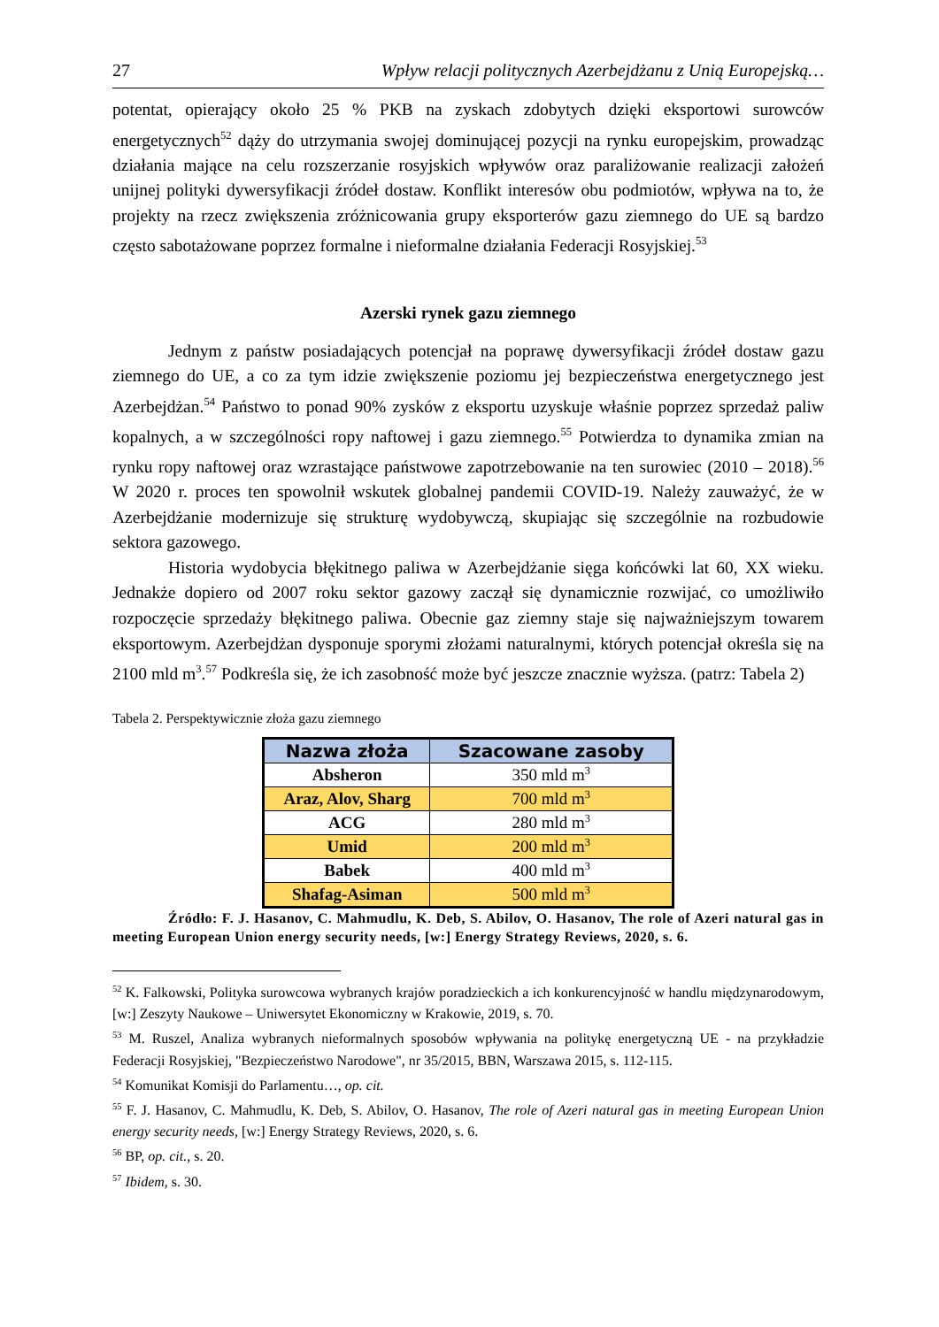27 Wpływ relacji politycznych Azerbejdżanu z Unią Europejską…
potentat, opierający około 25 % PKB na zyskach zdobytych dzięki eksportowi surowców energetycznych<sup>52</sup> dąży do utrzymania swojej dominującej pozycji na rynku europejskim, prowadząc działania mające na celu rozszerzanie rosyjskich wpływów oraz paraliżowanie realizacji założeń unijnej polityki dywersyfikacji źródeł dostaw. Konflikt interesów obu podmiotów, wpływa na to, że projekty na rzecz zwiększenia zróżnicowania grupy eksporterów gazu ziemnego do UE są bardzo często sabotażowane poprzez formalne i nieformalne działania Federacji Rosyjskiej.<sup>53</sup>
Azerski rynek gazu ziemnego
Jednym z państw posiadających potencjał na poprawę dywersyfikacji źródeł dostaw gazu ziemnego do UE, a co za tym idzie zwiększenie poziomu jej bezpieczeństwa energetycznego jest Azerbejdżan.<sup>54</sup> Państwo to ponad 90% zysków z eksportu uzyskuje właśnie poprzez sprzedaż paliw kopalnych, a w szczególności ropy naftowej i gazu ziemnego.<sup>55</sup> Potwierdza to dynamika zmian na rynku ropy naftowej oraz wzrastające państwowe zapotrzebowanie na ten surowiec (2010 – 2018).<sup>56</sup> W 2020 r. proces ten spowolnił wskutek globalnej pandemii COVID-19. Należy zauważyć, że w Azerbejdżanie modernizuje się strukturę wydobywczą, skupiając się szczególnie na rozbudowie sektora gazowego.
Historia wydobycia błękitnego paliwa w Azerbejdżanie sięga końcówki lat 60, XX wieku. Jednakże dopiero od 2007 roku sektor gazowy zaczął się dynamicznie rozwijać, co umożliwiło rozpoczęcie sprzedaży błękitnego paliwa. Obecnie gaz ziemny staje się najważniejszym towarem eksportowym. Azerbejdżan dysponuje sporymi złożami naturalnymi, których potencjał określa się na 2100 mld m<sup>3</sup>.<sup>57</sup> Podkreśla się, że ich zasobność może być jeszcze znacznie wyższa. (patrz: Tabela 2)
Tabela 2. Perspektywicznie złoża gazu ziemnego
| Nazwa złoża | Szacowane zasoby |
| --- | --- |
| Absheron | 350 mld m<sup>3</sup> |
| Araz, Alov, Sharg | 700 mld m<sup>3</sup> |
| ACG | 280 mld m<sup>3</sup> |
| Umid | 200 mld m<sup>3</sup> |
| Babek | 400 mld m<sup>3</sup> |
| Shafag-Asiman | 500 mld m<sup>3</sup> |
Źródło: F. J. Hasanov, C. Mahmudlu, K. Deb, S. Abilov, O. Hasanov, The role of Azeri natural gas in meeting European Union energy security needs, [w:] Energy Strategy Reviews, 2020, s. 6.
<sup>52</sup> K. Falkowski, Polityka surowcowa wybranych krajów poradzieckich a ich konkurencyjność w handlu międzynarodowym, [w:] Zeszyty Naukowe – Uniwersytet Ekonomiczny w Krakowie, 2019, s. 70.
<sup>53</sup> M. Ruszel, Analiza wybranych nieformalnych sposobów wpływania na politykę energetyczną UE - na przykładzie Federacji Rosyjskiej, "Bezpieczeństwo Narodowe", nr 35/2015, BBN, Warszawa 2015, s. 112-115.
<sup>54</sup> Komunikat Komisji do Parlamentu…, op. cit.
<sup>55</sup> F. J. Hasanov, C. Mahmudlu, K. Deb, S. Abilov, O. Hasanov, The role of Azeri natural gas in meeting European Union energy security needs, [w:] Energy Strategy Reviews, 2020, s. 6.
<sup>56</sup> BP, op. cit., s. 20.
<sup>57</sup> Ibidem, s. 30.